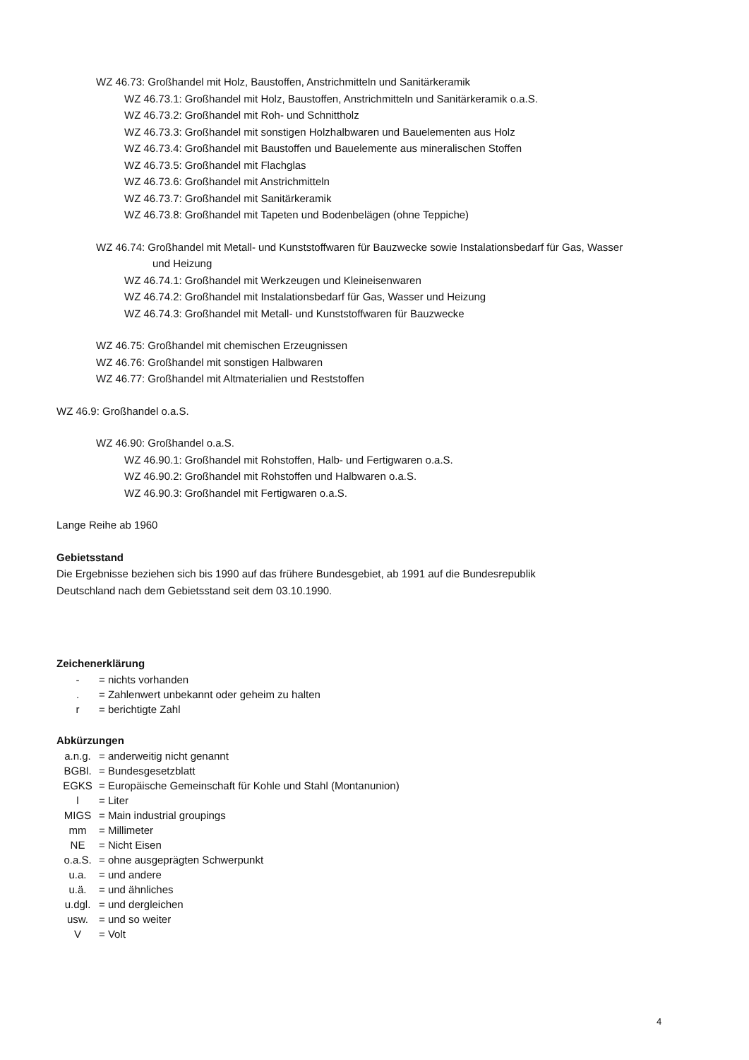WZ 46.73: Großhandel mit Holz, Baustoffen, Anstrichmitteln und Sanitärkeramik
WZ 46.73.1: Großhandel mit Holz, Baustoffen, Anstrichmitteln und Sanitärkeramik o.a.S.
WZ 46.73.2: Großhandel mit Roh- und Schnittholz
WZ 46.73.3: Großhandel mit sonstigen Holzhalbwaren und Bauelementen aus Holz
WZ 46.73.4: Großhandel mit Baustoffen und Bauelemente aus mineralischen Stoffen
WZ 46.73.5: Großhandel mit Flachglas
WZ 46.73.6: Großhandel mit Anstrichmitteln
WZ 46.73.7: Großhandel mit Sanitärkeramik
WZ 46.73.8: Großhandel mit Tapeten und Bodenbelägen (ohne Teppiche)
WZ 46.74: Großhandel mit Metall- und Kunststoffwaren für Bauzwecke sowie Instalationsbedarf für Gas, Wasser
und Heizung
WZ 46.74.1: Großhandel mit Werkzeugen und Kleineisenwaren
WZ 46.74.2: Großhandel mit Instalationsbedarf für Gas, Wasser und Heizung
WZ 46.74.3: Großhandel mit Metall- und Kunststoffwaren für Bauzwecke
WZ 46.75: Großhandel mit chemischen Erzeugnissen
WZ 46.76: Großhandel mit sonstigen Halbwaren
WZ 46.77: Großhandel mit Altmaterialien und Reststoffen
WZ 46.9: Großhandel o.a.S.
WZ 46.90: Großhandel o.a.S.
WZ 46.90.1: Großhandel mit Rohstoffen, Halb- und Fertigwaren o.a.S.
WZ 46.90.2: Großhandel mit Rohstoffen und Halbwaren o.a.S.
WZ 46.90.3: Großhandel mit Fertigwaren o.a.S.
Lange Reihe ab 1960
Gebietsstand
Die Ergebnisse beziehen sich bis 1990 auf das frühere Bundesgebiet, ab 1991 auf die Bundesrepublik
Deutschland nach dem Gebietsstand seit dem 03.10.1990.
Zeichenerklärung
- = nichts vorhanden
. = Zahlenwert unbekannt oder geheim zu halten
r = berichtigte Zahl
Abkürzungen
a.n.g. = anderweitig nicht genannt
BGBl. = Bundesgesetzblatt
EGKS = Europäische Gemeinschaft für Kohle und Stahl (Montanunion)
l = Liter
MIGS = Main industrial groupings
mm = Millimeter
NE = Nicht Eisen
o.a.S. = ohne ausgeprägten Schwerpunkt
u.a. = und andere
u.ä. = und ähnliches
u.dgl. = und dergleichen
usw. = und so weiter
V = Volt
4